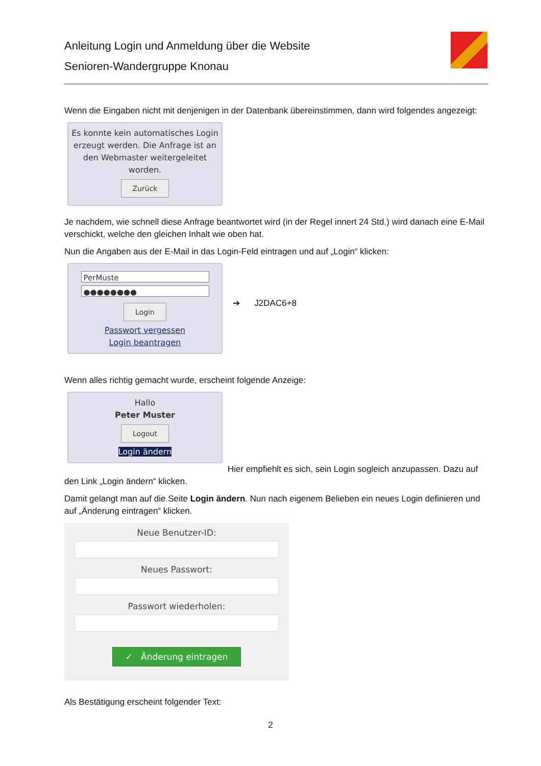Anleitung Login und Anmeldung über die Website
Senioren-Wandergruppe Knonau
Wenn die Eingaben nicht mit denjenigen in der Datenbank übereinstimmen, dann wird folgendes angezeigt:
Es konnte kein automatisches Login erzeugt werden. Die Anfrage ist an den Webmaster weitergeleitet worden.
Zurück
Je nachdem, wie schnell diese Anfrage beantwortet wird (in der Regel innert 24 Std.) wird danach eine E-Mail verschickt, welche den gleichen Inhalt wie oben hat.
Nun die Angaben aus der E-Mail in das Login-Feld eintragen und auf „Login“ klicken:
PerMuste
●●●●●●●●
Login
Passwort vergessen
Login beantragen
➔ J2DAC6+8
Wenn alles richtig gemacht wurde, erscheint folgende Anzeige:
Hallo
Peter Muster
Logout
Login ändern
Hier empfiehlt es sich, sein Login sogleich anzupassen. Dazu auf den Link „Login ändern“ klicken.
Damit gelangt man auf die Seite Login ändern. Nun nach eigenem Belieben ein neues Login definieren und auf „Änderung eintragen“ klicken.
Neue Benutzer-ID:
Neues Passwort:
Passwort wiederholen:
✓ Änderung eintragen
Als Bestätigung erscheint folgender Text:
2